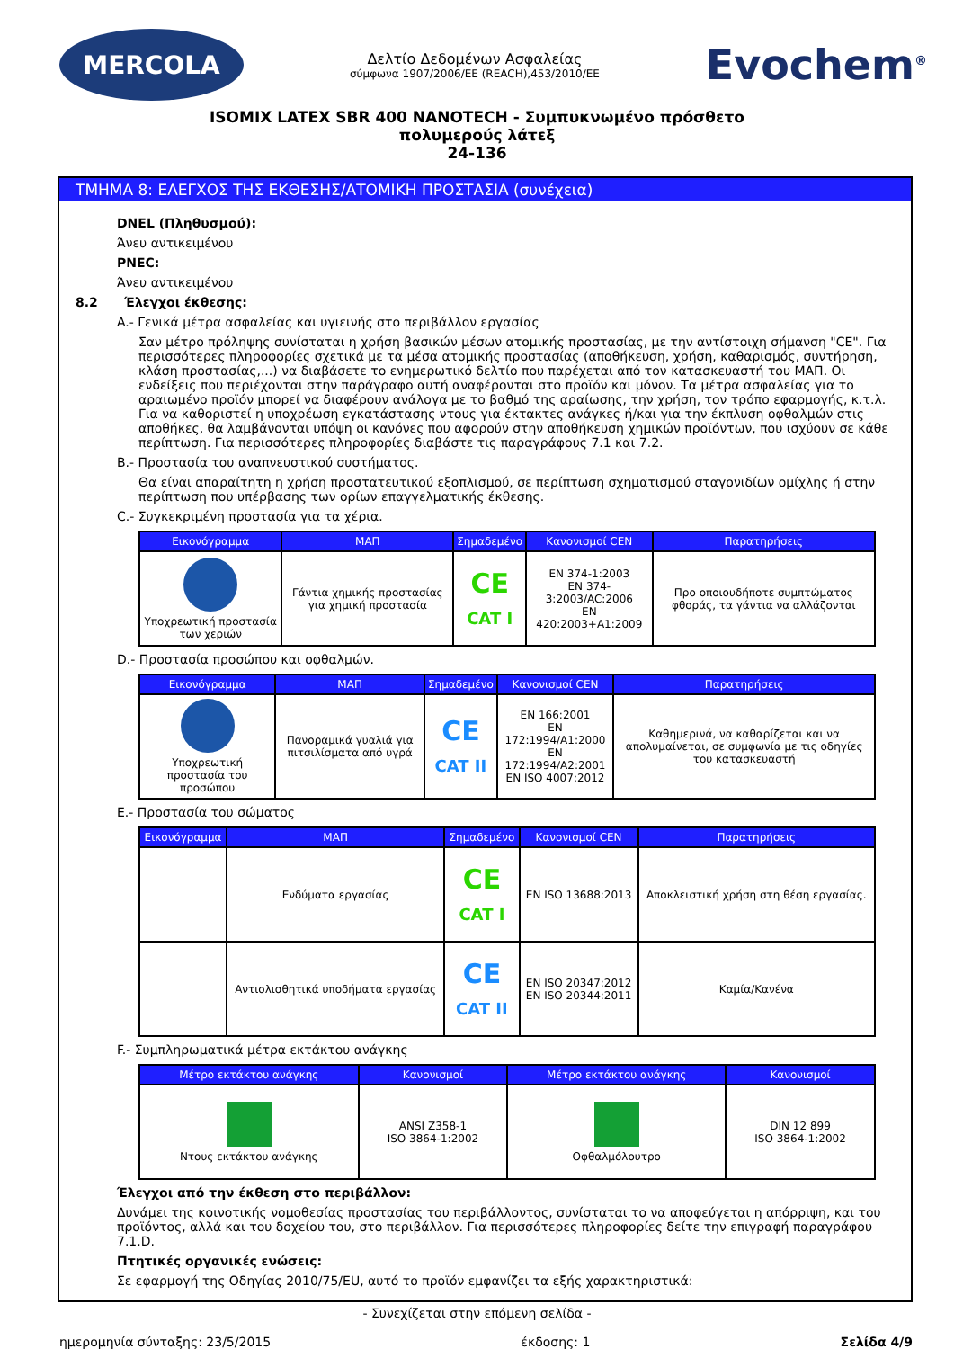MERCOLA
Δελτίο Δεδομένων Ασφαλείας
σύμφωνα 1907/2006/ΕΕ (REACH),453/2010/ΕΕ
Evochem<sup>®</sup>
ISOMIX LATEX SBR 400 NANOTECH - Συμπυκνωμένο πρόσθετο
πολυμερούς λάτεξ
24-136
ΤΜΗΜΑ 8: ΕΛΕΓΧΟΣ ΤΗΣ ΕΚΘΕΣΗΣ/ΑΤΟΜΙΚΗ ΠΡΟΣΤΑΣΙΑ (συνέχεια)
DNEL (Πληθυσμού):
Άνευ αντικειμένου
PNEC:
Άνευ αντικειμένου
8.2 Έλεγχοι έκθεσης:
A.- Γενικά μέτρα ασφαλείας και υγιεινής στο περιβάλλον εργασίας
Σαν μέτρο πρόληψης συνίσταται η χρήση βασικών μέσων ατομικής προστασίας, με την αντίστοιχη σήμανση "CE". Για περισσότερες πληροφορίες σχετικά με τα μέσα ατομικής προστασίας (αποθήκευση, χρήση, καθαρισμός, συντήρηση, κλάση προστασίας,...) να διαβάσετε το ενημερωτικό δελτίο που παρέχεται από τον κατασκευαστή του ΜΑΠ. Οι ενδείξεις που περιέχονται στην παράγραφο αυτή αναφέρονται στο προϊόν και μόνον. Τα μέτρα ασφαλείας για το αραιωμένο προϊόν μπορεί να διαφέρουν ανάλογα με το βαθμό της αραίωσης, την χρήση, τον τρόπο εφαρμογής, κ.τ.λ. Για να καθοριστεί η υποχρέωση εγκατάστασης ντους για έκτακτες ανάγκες ή/και για την έκπλυση οφθαλμών στις αποθήκες, θα λαμβάνονται υπόψη οι κανόνες που αφορούν στην αποθήκευση χημικών προϊόντων, που ισχύουν σε κάθε περίπτωση. Για περισσότερες πληροφορίες διαβάστε τις παραγράφους 7.1 και 7.2.
B.- Προστασία του αναπνευστικού συστήματος.
Θα είναι απαραίτητη η χρήση προστατευτικού εξοπλισμού, σε περίπτωση σχηματισμού σταγονιδίων ομίχλης ή στην περίπτωση που υπέρβασης των ορίων επαγγελματικής έκθεσης.
C.- Συγκεκριμένη προστασία για τα χέρια.
| Εικονόγραμμα | ΜΑΠ | Σημαδεμένο | Κανονισμοί CEN | Παρατηρήσεις |
| --- | --- | --- | --- | --- |
| Υποχρεωτική προστασία των χεριών | Γάντια χημικής προστασίας για χημική προστασία | CE CAT I | EN 374-1:2003 EN 374-3:2003/AC:2006 EN 420:2003+A1:2009 | Προ οποιουδήποτε συμπτώματος φθοράς, τα γάντια να αλλάζονται |
D.- Προστασία προσώπου και οφθαλμών.
| Εικονόγραμμα | ΜΑΠ | Σημαδεμένο | Κανονισμοί CEN | Παρατηρήσεις |
| --- | --- | --- | --- | --- |
| Υποχρεωτική προστασία του προσώπου | Πανοραμικά γυαλιά για πιτσιλίσματα από υγρά | CE CAT II | EN 166:2001 EN 172:1994/A1:2000 EN 172:1994/A2:2001 EN ISO 4007:2012 | Καθημερινά, να καθαρίζεται και να απολυμαίνεται, σε συμφωνία με τις οδηγίες του κατασκευαστή |
E.- Προστασία του σώματος
| Εικονόγραμμα | ΜΑΠ | Σημαδεμένο | Κανονισμοί CEN | Παρατηρήσεις |
| --- | --- | --- | --- | --- |
| | Ενδύματα εργασίας | CE CAT I | EN ISO 13688:2013 | Αποκλειστική χρήση στη θέση εργασίας. |
| | Αντιολισθητικά υποδήματα εργασίας | CE CAT II | EN ISO 20347:2012 EN ISO 20344:2011 | Καμία/Κανένα |
F.- Συμπληρωματικά μέτρα εκτάκτου ανάγκης
| Μέτρο εκτάκτου ανάγκης | Κανονισμοί | Μέτρο εκτάκτου ανάγκης | Κανονισμοί |
| --- | --- | --- | --- |
| Ντους εκτάκτου ανάγκης | ANSI Z358-1 ISO 3864-1:2002 | Οφθαλμόλουτρο | DIN 12 899 ISO 3864-1:2002 |
Έλεγχοι από την έκθεση στο περιβάλλον:
Δυνάμει της κοινοτικής νομοθεσίας προστασίας του περιβάλλοντος, συνίσταται το να αποφεύγεται η απόρριψη, και του προϊόντος, αλλά και του δοχείου του, στο περιβάλλον. Για περισσότερες πληροφορίες δείτε την επιγραφή παραγράφου 7.1.D.
Πτητικές οργανικές ενώσεις:
Σε εφαρμογή της Οδηγίας 2010/75/EU, αυτό το προϊόν εμφανίζει τα εξής χαρακτηριστικά:
- Συνεχίζεται στην επόμενη σελίδα -
ημερομηνία σύνταξης: 23/5/2015 έκδοσης: 1 Σελίδα 4/9